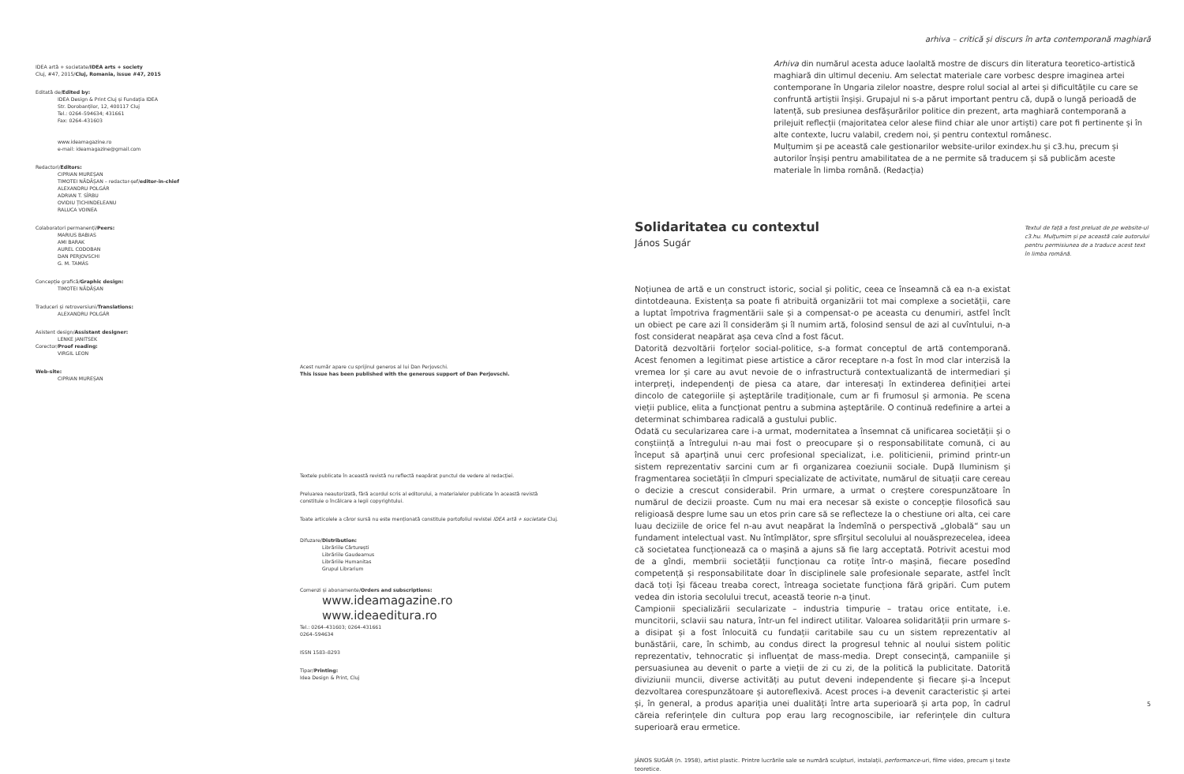IDEA artă + societate/IDEA arts + society
Cluj, #47, 2015/Cluj, Romania, issue #47, 2015
Editată de/Edited by:
IDEA Design & Print Cluj și Fundația IDEA
Str. Dorobanților, 12, 400117 Cluj
Tel.: 0264–594634; 431661
Fax: 0264–431603
www.ideamagazine.ro
e-mail: ideamagazine@gmail.com
Redactori/Editors:
CIPRIAN MUREȘAN
TIMOTEI NĂDĂȘAN – redactor-șef/editor-in-chief
ALEXANDRU POLGÁR
ADRIAN T. SÎRBU
OVIDIU ȚICHINDELEANU
RALUCA VOINEA
Colaboratori permanenți/Peers:
MARIUS BABIAS
AMI BARAK
AUREL CODOBAN
DAN PERJOVSCHI
G. M. TAMÁS
Concepție grafică/Graphic design:
TIMOTEI NĂDĂȘAN
Traduceri și retroversiuni/Translations:
ALEXANDRU POLGÁR
Asistent design/Assistant designer:
LENKE JANITSEK
Corector/Proof reading:
VIRGIL LEON
Web-site:
CIPRIAN MUREȘAN
Acest număr apare cu sprijinul generos al lui Dan Perjovschi.
This issue has been published with the generous support of Dan Perjovschi.
Textele publicate în această revistă nu reflectă neapărat punctul de vedere al redacției.
Preluarea neautorizată, fără acordul scris al editorului, a materialelor publicate în această revistă constituie o încălcare a legii copyrightului.
Toate articolele a căror sursă nu este menționată constituie portofoliul revistei IDEA artă + societate Cluj.
Difuzare/Distribution:
Librăriile Cărturești
Librăriile Gaudeamus
Librăriile Humanitas
Grupul Librarium
Comenzi și abonamente/Orders and subscriptions:
www.ideamagazine.ro
www.ideaeditura.ro
Tel.: 0264–431603; 0264–431661
0264–594634
ISSN 1583–8293
Tipar/Printing:
Idea Design & Print, Cluj
arhiva – critică și discurs în arta contemporană maghiară
Arhiva din numărul acesta aduce laolaltă mostre de discurs din literatura teoretico-artistică maghiară din ultimul deceniu. Am selectat materiale care vorbesc despre imaginea artei contemporane în Ungaria zilelor noastre, despre rolul social al artei și dificultățile cu care se confruntă artiștii înșiși. Grupajul ni s-a părut important pentru că, după o lungă perioadă de latență, sub presiunea desfășurărilor politice din prezent, arta maghiară contemporană a prilejuit reflecții (majoritatea celor alese fiind chiar ale unor artiști) care pot fi pertinente și în alte contexte, lucru valabil, credem noi, și pentru contextul românesc.
Mulțumim și pe această cale gestionarilor website-urilor exindex.hu și c3.hu, precum și autorilor înșiși pentru amabilitatea de a ne permite să traducem și să publicăm aceste materiale în limba română. (Redacția)
Solidaritatea cu contextul
János Sugár
Noțiunea de artă e un construct istoric, social și politic, ceea ce înseamnă că ea n-a existat dintotdeauna. Existența sa poate fi atribuită organizării tot mai complexe a societății, care a luptat împotriva fragmentării sale și a compensat-o pe aceasta cu denumiri, astfel încît un obiect pe care azi îl considerăm și îl numim artă, folosind sensul de azi al cuvîntului, n-a fost considerat neapărat așa ceva cînd a fost făcut.
Datorită dezvoltării forțelor social-politice, s-a format conceptul de artă contemporană. Acest fenomen a legitimat piese artistice a căror receptare n-a fost în mod clar interzisă la vremea lor și care au avut nevoie de o infrastructură contextualizantă de intermediari și interpreți, independenți de piesa ca atare, dar interesați în extinderea definiției artei dincolo de categoriile și așteptările tradiționale, cum ar fi frumosul și armonia. Pe scena vieții publice, elita a funcționat pentru a submina așteptările. O continuă redefinire a artei a determinat schimbarea radicală a gustului public.
Odată cu secularizarea care i-a urmat, modernitatea a însemnat că unificarea societății și o conștiință a întregului n-au mai fost o preocupare și o responsabilitate comună, ci au început să aparțină unui cerc profesional specializat, i.e. politicienii, primind printr-un sistem reprezentativ sarcini cum ar fi organizarea coeziunii sociale. După Iluminism și fragmentarea societății în cîmpuri specializate de activitate, numărul de situații care cereau o decizie a crescut considerabil. Prin urmare, a urmat o creștere corespunzătoare în numărul de decizii proaste. Cum nu mai era necesar să existe o concepție filosofică sau religioasă despre lume sau un etos prin care să se reflecteze la o chestiune ori alta, cei care luau deciziile de orice fel n-au avut neapărat la îndemînă o perspectivă „globală“ sau un fundament intelectual vast. Nu întîmplător, spre sfîrșitul secolului al nouăsprezecelea, ideea că societatea funcționează ca o mașină a ajuns să fie larg acceptată. Potrivit acestui mod de a gîndi, membrii societății funcționau ca rotițe într-o mașină, fiecare posedînd competență și responsabilitate doar în disciplinele sale profesionale separate, astfel încît dacă toți își făceau treaba corect, întreaga societate funcționa fără gripări. Cum putem vedea din istoria secolului trecut, această teorie n-a ținut.
Campionii specializării secularizate – industria timpurie – tratau orice entitate, i.e. muncitorii, sclavii sau natura, într-un fel indirect utilitar. Valoarea solidarității prin urmare s-a disipat și a fost înlocuită cu fundații caritabile sau cu un sistem reprezentativ al bunăstării, care, în schimb, au condus direct la progresul tehnic al noului sistem politic reprezentativ, tehnocratic și influențat de mass-media. Drept consecință, campaniile și persuasiunea au devenit o parte a vieții de zi cu zi, de la politică la publicitate. Datorită diviziunii muncii, diverse activități au putut deveni independente și fiecare și-a început dezvoltarea corespunzătoare și autoreflexivă. Acest proces i-a devenit caracteristic și artei și, în general, a produs apariția unei dualități între arta superioară și arta pop, în cadrul căreia referințele din cultura pop erau larg recognoscibile, iar referințele din cultura superioară erau ermetice.
JÁNOS SUGÁR (n. 1958), artist plastic. Printre lucrările sale se numără sculpturi, instalații, performance-uri, filme video, precum și texte teoretice.
Textul de față a fost preluat de pe website-ul c3.hu. Mulțumim și pe această cale autorului pentru permisiunea de a traduce acest text în limba română.
5